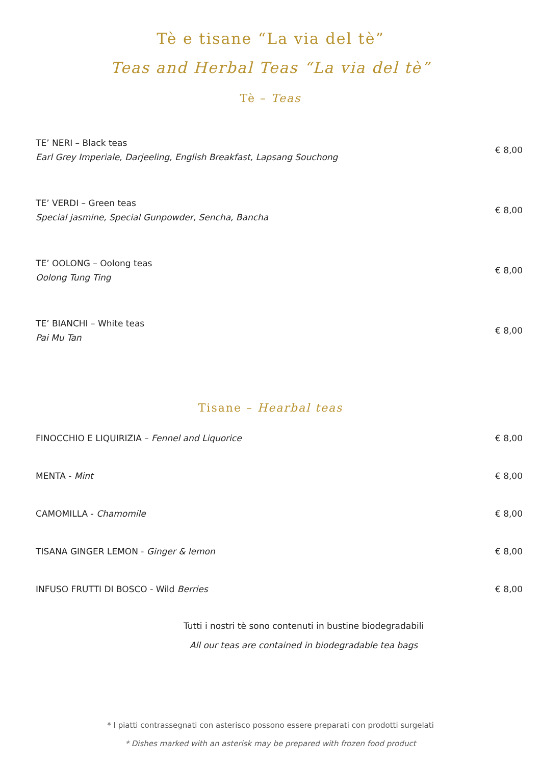Tè e tisane “La via del tè”
Teas and Herbal Teas “La via del tè”
Tè – Teas
TE’ NERI – Black teas
Earl Grey Imperiale, Darjeeling, English Breakfast, Lapsang Souchong
€ 8,00
TE’ VERDI – Green teas
Special jasmine, Special Gunpowder, Sencha, Bancha
€ 8,00
TE’ OOLONG – Oolong teas
Oolong Tung Ting
€ 8,00
TE’ BIANCHI – White teas
Pai Mu Tan
€ 8,00
Tisane – Hearbal teas
FINOCCHIO E LIQUIRIZIA – Fennel and Liquorice
€ 8,00
MENTA - Mint € 8,00
CAMOMILLA - Chamomile € 8,00
TISANA GINGER LEMON - Ginger & lemon
€ 8,00
INFUSO FRUTTI DI BOSCO - Wild Berries
€ 8,00
Tutti i nostri tè sono contenuti in bustine biodegradabili
All our teas are contained in biodegradable tea bags
* I piatti contrassegnati con asterisco possono essere preparati con prodotti surgelati
* Dishes marked with an asterisk may be prepared with frozen food product